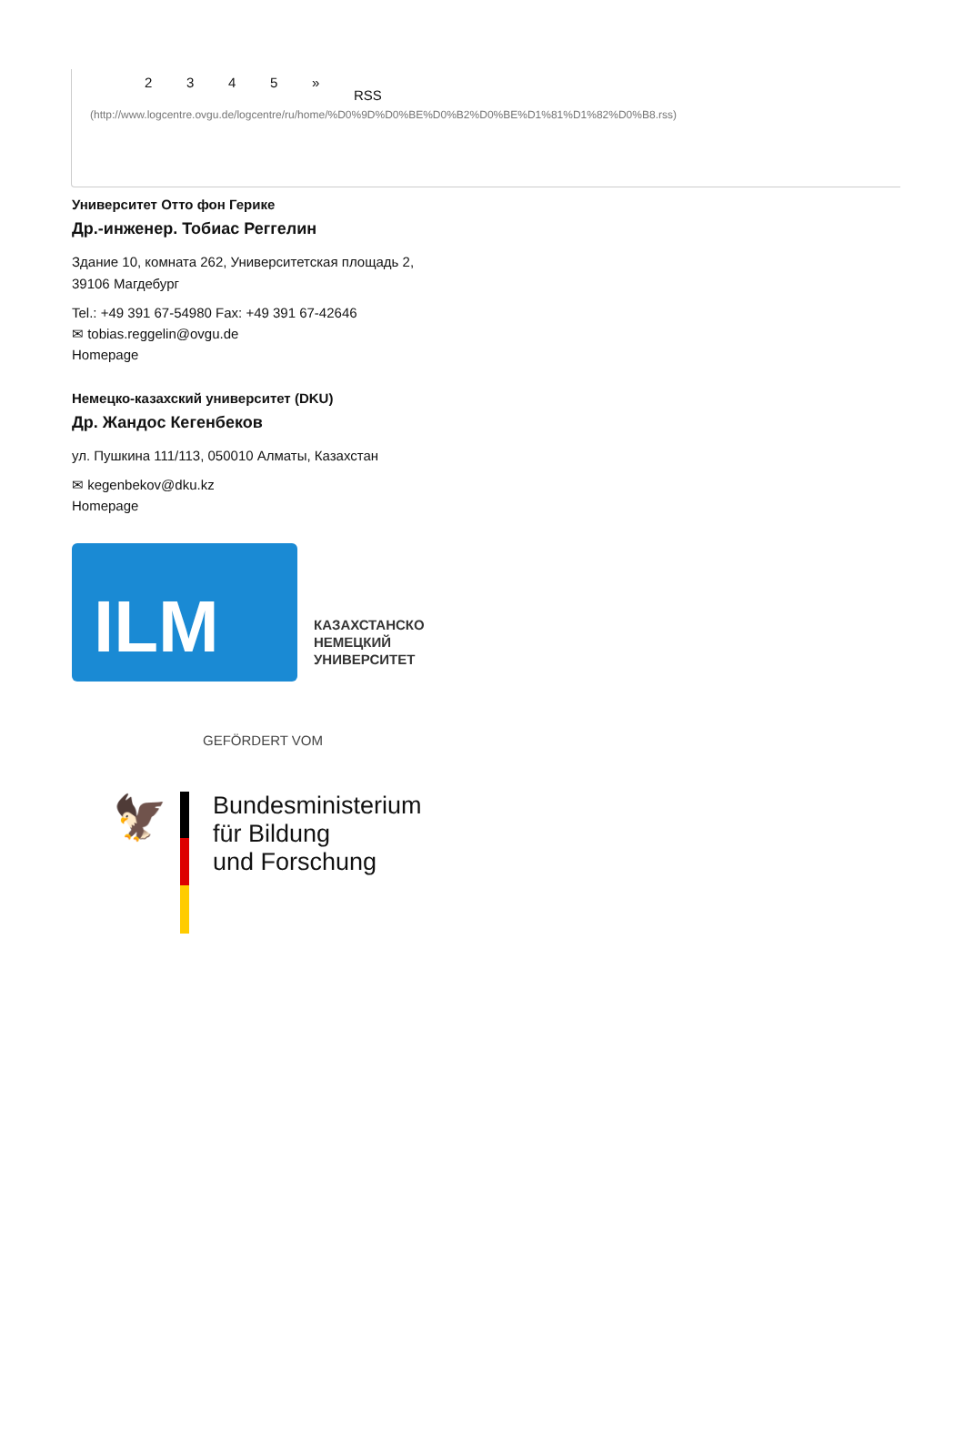2345 » RSS
(http://www.logcentre.ovgu.de/logcentre/ru/home/%D0%9D%D0%BE%D0%B2%D0%BE%D1%81%D1%82%D0%B8.rss)
Университет Отто фон Герике
Др.-инженер. Тобиас Реггелин
Здание 10, комната 262, Университетская площадь 2,
39106 Магдебург
Tel.: +49 391 67-54980 Fax: +49 391 67-42646
✉ tobias.reggelin@ovgu.de
Homepage
Немецко-казахский университет (DKU)
Др. Жандос Кегенбеков
ул. Пушкина 111/113, 050010 Алматы, Казахстан
✉ kegenbekov@dku.kz
Homepage
ILM
КАЗАХСТАНСКО
НЕМЕЦКИЙ
УНИВЕРСИТЕТ
GEFÖRDERT VOM
🦅
Bundesministerium
für Bildung
und Forschung